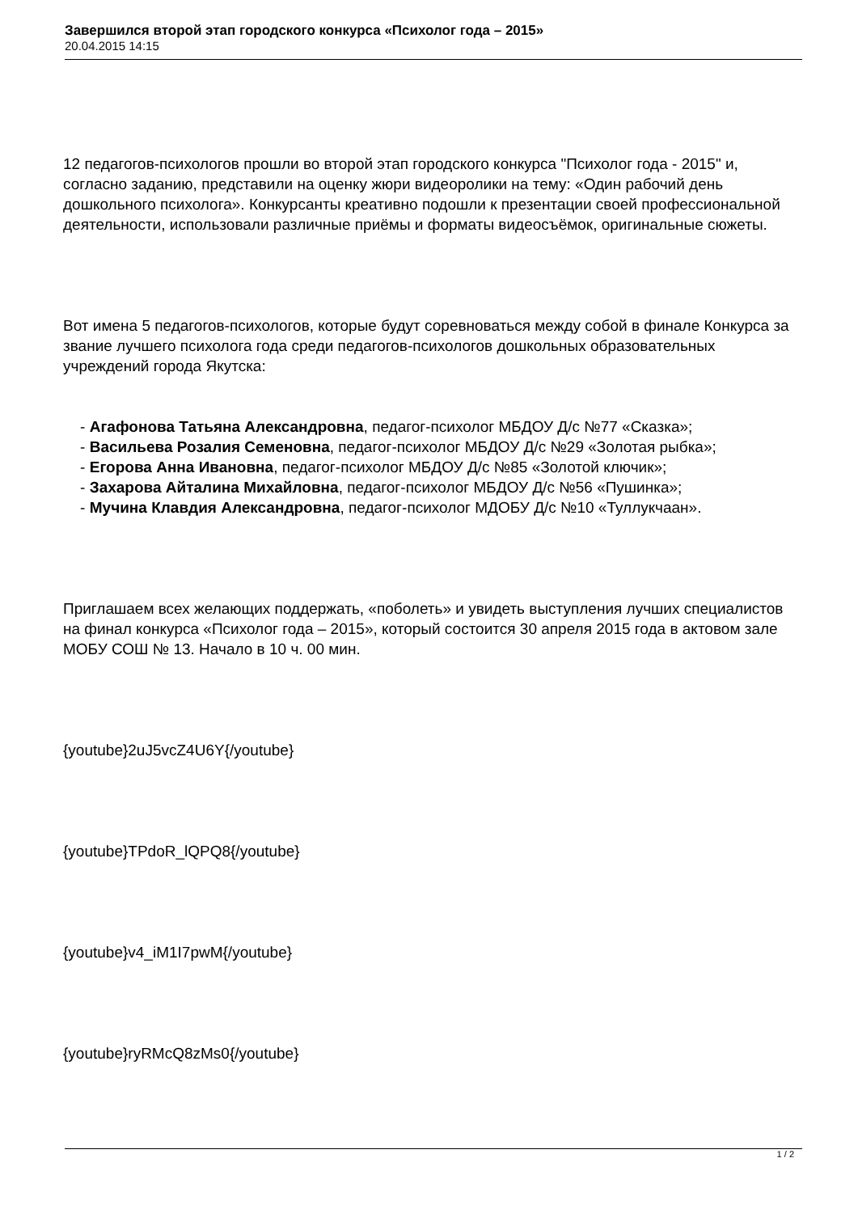Завершился второй этап городского конкурса «Психолог года – 2015»
20.04.2015 14:15
12 педагогов-психологов прошли во второй этап городского конкурса "Психолог года - 2015" и, согласно заданию, представили на оценку жюри видеоролики на тему: «Один рабочий день дошкольного психолога». Конкурсанты креативно подошли к презентации своей профессиональной деятельности, использовали различные приёмы и форматы видеосъёмок, оригинальные сюжеты.
Вот имена 5 педагогов-психологов, которые будут соревноваться между собой в финале Конкурса за звание лучшего психолога года среди педагогов-психологов дошкольных образовательных учреждений города Якутска:
- Агафонова Татьяна Александровна, педагог-психолог МБДОУ Д/с №77 «Сказка»;
- Васильева Розалия Семеновна, педагог-психолог МБДОУ Д/с №29 «Золотая рыбка»;
- Егорова Анна Ивановна, педагог-психолог МБДОУ Д/с №85 «Золотой ключик»;
- Захарова Айталина Михайловна, педагог-психолог МБДОУ Д/с №56 «Пушинка»;
- Мучина Клавдия Александровна, педагог-психолог МДОБУ Д/с №10 «Туллукчаан».
Приглашаем всех желающих поддержать, «поболеть» и увидеть выступления лучших специалистов на финал конкурса «Психолог года – 2015», который состоится 30 апреля 2015 года в актовом зале МОБУ СОШ № 13. Начало в 10 ч. 00 мин.
{youtube}2uJ5vcZ4U6Y{/youtube}
{youtube}TPdoR_lQPQ8{/youtube}
{youtube}v4_iM1I7pwM{/youtube}
{youtube}ryRMcQ8zMs0{/youtube}
1 / 2